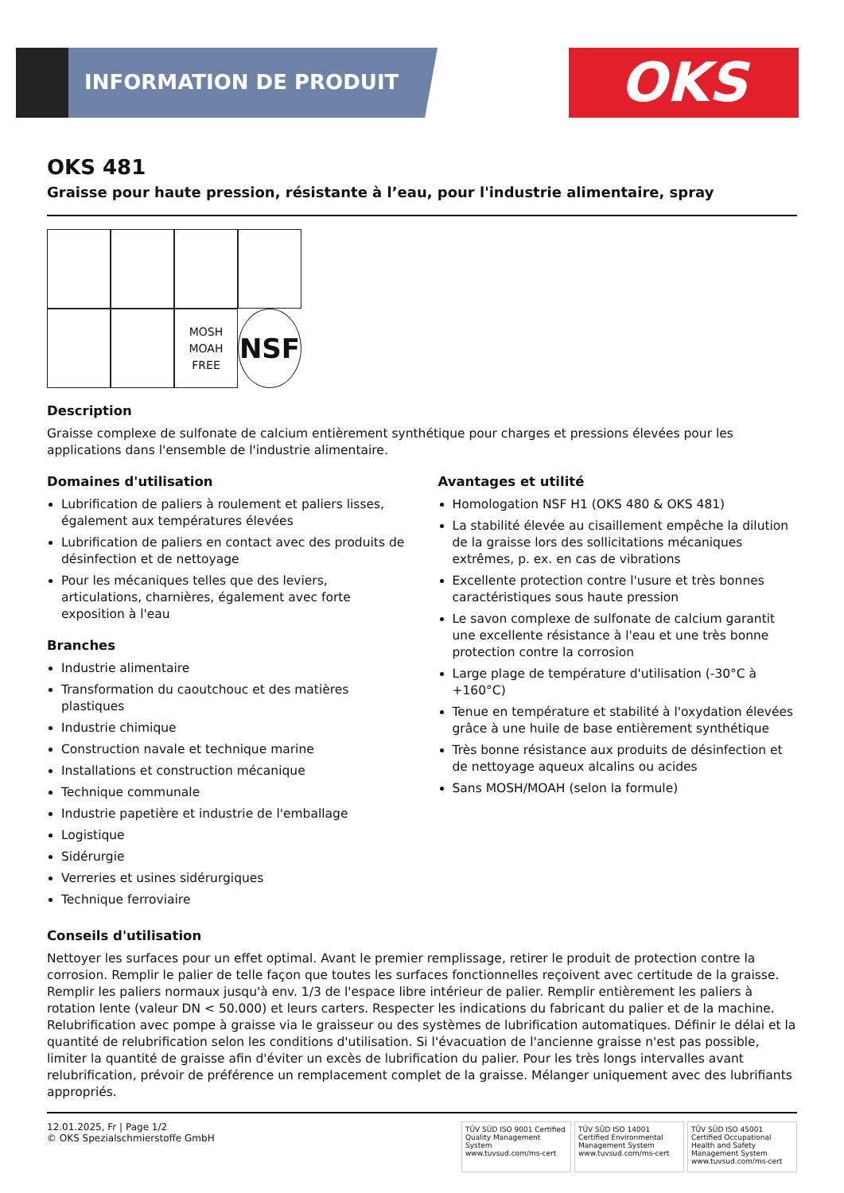INFORMATION DE PRODUIT OKS
OKS 481
Graisse pour haute pression, résistante à l’eau, pour l'industrie alimentaire, spray
MOSH MOAH FREE
NSF
Description
Graisse complexe de sulfonate de calcium entièrement synthétique pour charges et pressions élevées pour les applications dans l'ensemble de l'industrie alimentaire.
Domaines d'utilisation
Lubrification de paliers à roulement et paliers lisses, également aux températures élevées
Lubrification de paliers en contact avec des produits de désinfection et de nettoyage
Pour les mécaniques telles que des leviers, articulations, charnières, également avec forte exposition à l'eau
Branches
Industrie alimentaire
Transformation du caoutchouc et des matières plastiques
Industrie chimique
Construction navale et technique marine
Installations et construction mécanique
Technique communale
Industrie papetière et industrie de l'emballage
Logistique
Sidérurgie
Verreries et usines sidérurgiques
Technique ferroviaire
Avantages et utilité
Homologation NSF H1 (OKS 480 & OKS 481)
La stabilité élevée au cisaillement empêche la dilution de la graisse lors des sollicitations mécaniques extrêmes, p. ex. en cas de vibrations
Excellente protection contre l'usure et très bonnes caractéristiques sous haute pression
Le savon complexe de sulfonate de calcium garantit une excellente résistance à l'eau et une très bonne protection contre la corrosion
Large plage de température d'utilisation (-30°C à +160°C)
Tenue en température et stabilité à l'oxydation élevées grâce à une huile de base entièrement synthétique
Très bonne résistance aux produits de désinfection et de nettoyage aqueux alcalins ou acides
Sans MOSH/MOAH (selon la formule)
Conseils d'utilisation
Nettoyer les surfaces pour un effet optimal. Avant le premier remplissage, retirer le produit de protection contre la corrosion. Remplir le palier de telle façon que toutes les surfaces fonctionnelles reçoivent avec certitude de la graisse. Remplir les paliers normaux jusqu'à env. 1/3 de l'espace libre intérieur de palier. Remplir entièrement les paliers à rotation lente (valeur DN < 50.000) et leurs carters. Respecter les indications du fabricant du palier et de la machine. Relubrification avec pompe à graisse via le graisseur ou des systèmes de lubrification automatiques. Définir le délai et la quantité de relubrification selon les conditions d'utilisation. Si l'évacuation de l'ancienne graisse n'est pas possible, limiter la quantité de graisse afin d'éviter un excès de lubrification du palier. Pour les très longs intervalles avant relubrification, prévoir de préférence un remplacement complet de la graisse. Mélanger uniquement avec des lubrifiants appropriés.
12.01.2025, Fr | Page 1/2
© OKS Spezialschmierstoffe GmbH
TÜV SÜD ISO 9001 Certified Quality Management System www.tuvsud.com/ms-cert
TÜV SÜD ISO 14001 Certified Environmental Management System www.tuvsud.com/ms-cert
TÜV SÜD ISO 45001 Certified Occupational Health and Safety Management System www.tuvsud.com/ms-cert